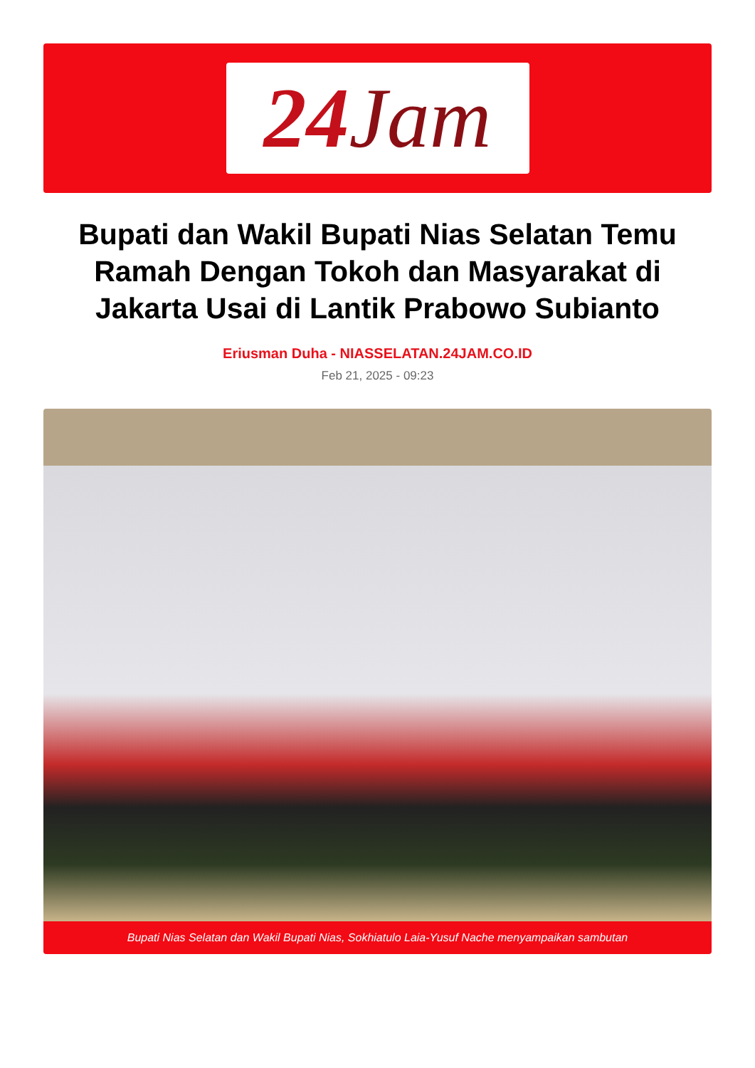24 Jam
Bupati dan Wakil Bupati Nias Selatan Temu Ramah Dengan Tokoh dan Masyarakat di Jakarta Usai di Lantik Prabowo Subianto
Eriusman Duha - NIASSELATAN.24JAM.CO.ID
Feb 21, 2025 - 09:23
Bupati Nias Selatan dan Wakil Bupati Nias, Sokhiatulo Laia-Yusuf Nache menyampaikan sambutan